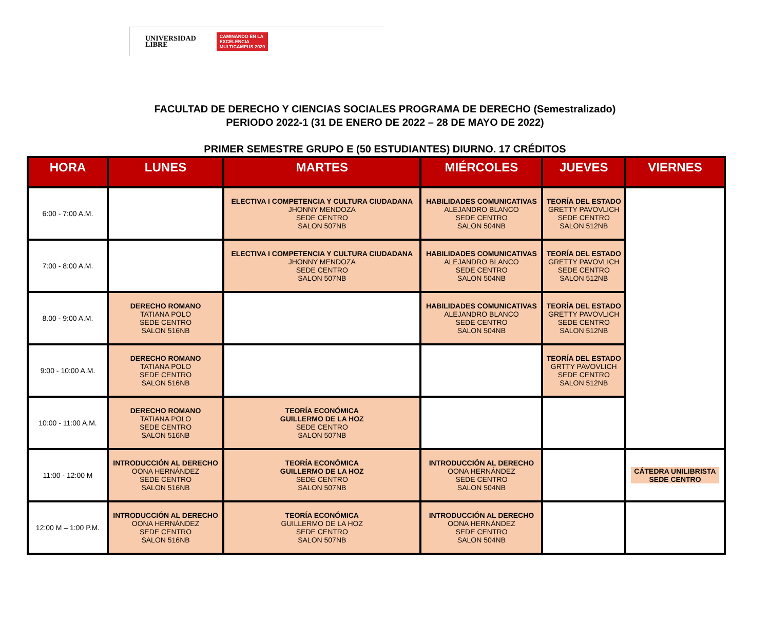UNIVERSIDAD
LIBRE
CAMINANDO EN LA
EXCELENCIA
MULTICAMPUS 2020
FACULTAD DE DERECHO Y CIENCIAS SOCIALES PROGRAMA DE DERECHO (Semestralizado)
PERIODO 2022-1 (31 DE ENERO DE 2022 – 28 DE MAYO DE 2022)
PRIMER SEMESTRE GRUPO E (50 ESTUDIANTES) DIURNO. 17 CRÉDITOS
| HORA | LUNES | MARTES | MIÉRCOLES | JUEVES | VIERNES |
| --- | --- | --- | --- | --- | --- |
| 6:00 - 7:00 A.M. | | ELECTIVA I COMPETENCIA Y CULTURA CIUDADANA JHONNY MENDOZA SEDE CENTRO SALON 507NB | HABILIDADES COMUNICATIVAS ALEJANDRO BLANCO SEDE CENTRO SALON 504NB | TEORÍA DEL ESTADO GRETTY PAVOVLICH SEDE CENTRO SALON 512NB | |
| 7:00 - 8:00 A.M. | | ELECTIVA I COMPETENCIA Y CULTURA CIUDADANA JHONNY MENDOZA SEDE CENTRO SALON 507NB | HABILIDADES COMUNICATIVAS ALEJANDRO BLANCO SEDE CENTRO SALON 504NB | TEORÍA DEL ESTADO GRETTY PAVOVLICH SEDE CENTRO SALON 512NB | |
| 8.00 - 9:00 A.M. | DERECHO ROMANO TATIANA POLO SEDE CENTRO SALON 516NB | | HABILIDADES COMUNICATIVAS ALEJANDRO BLANCO SEDE CENTRO SALON 504NB | TEORÍA DEL ESTADO GRETTY PAVOVLICH SEDE CENTRO SALON 512NB | |
| 9:00 - 10:00 A.M. | DERECHO ROMANO TATIANA POLO SEDE CENTRO SALON 516NB | | | TEORÍA DEL ESTADO GRTTY PAVOVLICH SEDE CENTRO SALON 512NB | |
| 10:00 - 11:00 A.M. | DERECHO ROMANO TATIANA POLO SEDE CENTRO SALON 516NB | TEORÍA ECONÓMICA GUILLERMO DE LA HOZ SEDE CENTRO SALON 507NB | | | |
| 11:00 - 12:00 M | INTRODUCCIÓN AL DERECHO OONA HERNÁNDEZ SEDE CENTRO SALON 516NB | TEORÍA ECONÓMICA GUILLERMO DE LA HOZ SEDE CENTRO SALON 507NB | INTRODUCCIÓN AL DERECHO OONA HERNÁNDEZ SEDE CENTRO SALON 504NB | | CÁTEDRA UNILIBRISTA SEDE CENTRO |
| 12:00 M – 1:00 P.M. | INTRODUCCIÓN AL DERECHO OONA HERNÁNDEZ SEDE CENTRO SALON 516NB | TEORÍA ECONÓMICA GUILLERMO DE LA HOZ SEDE CENTRO SALON 507NB | INTRODUCCIÓN AL DERECHO OONA HERNÁNDEZ SEDE CENTRO SALON 504NB | | |